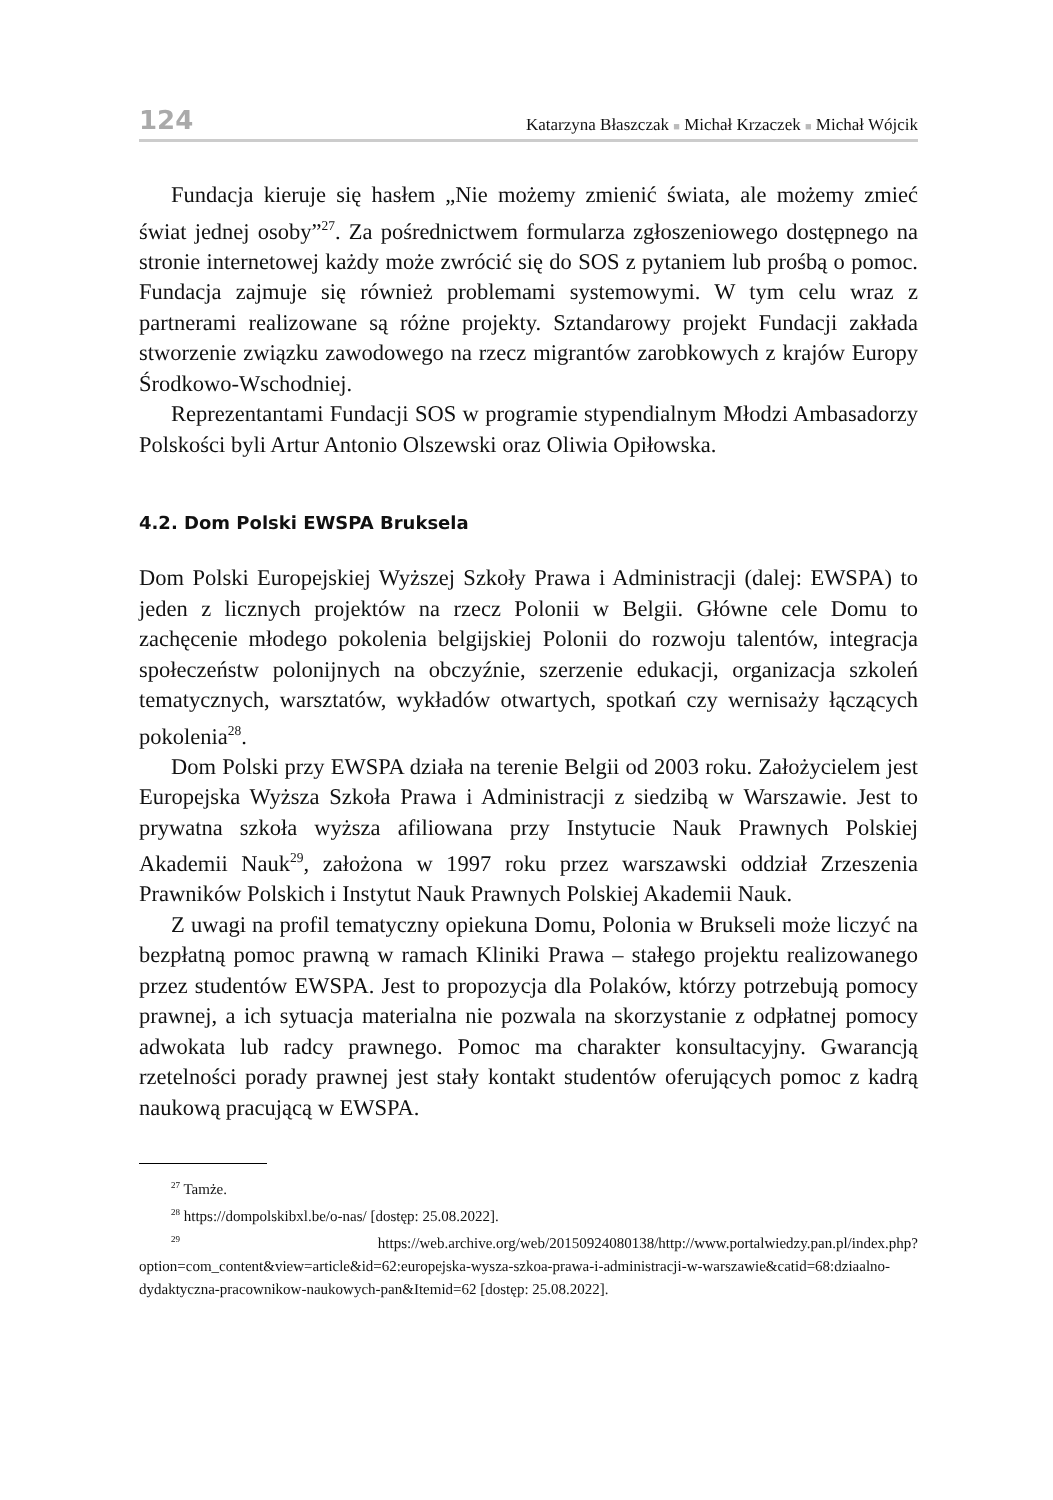124 Katarzyna Błaszczak ■ Michał Krzaczek ■ Michał Wójcik
Fundacja kieruje się hasłem „Nie możemy zmienić świata, ale możemy zmieć świat jednej osoby”<sup>27</sup>. Za pośrednictwem formularza zgłoszeniowego dostępnego na stronie internetowej każdy może zwrócić się do SOS z pytaniem lub prośbą o pomoc. Fundacja zajmuje się również problemami systemowymi. W tym celu wraz z partnerami realizowane są różne projekty. Sztandarowy projekt Fundacji zakłada stworzenie związku zawodowego na rzecz migrantów zarobkowych z krajów Europy Środkowo-Wschodniej.
Reprezentantami Fundacji SOS w programie stypendialnym Młodzi Ambasadorzy Polskości byli Artur Antonio Olszewski oraz Oliwia Opiłowska.
4.2. Dom Polski EWSPA Bruksela
Dom Polski Europejskiej Wyższej Szkoły Prawa i Administracji (dalej: EWSPA) to jeden z licznych projektów na rzecz Polonii w Belgii. Główne cele Domu to zachęcenie młodego pokolenia belgijskiej Polonii do rozwoju talentów, integracja społeczeństw polonijnych na obczyźnie, szerzenie edukacji, organizacja szkoleń tematycznych, warsztatów, wykładów otwartych, spotkań czy wernisaży łączących pokolenia<sup>28</sup>.
Dom Polski przy EWSPA działa na terenie Belgii od 2003 roku. Założycielem jest Europejska Wyższa Szkoła Prawa i Administracji z siedzibą w Warszawie. Jest to prywatna szkoła wyższa afiliowana przy Instytucie Nauk Prawnych Polskiej Akademii Nauk<sup>29</sup>, założona w 1997 roku przez warszawski oddział Zrzeszenia Prawników Polskich i Instytut Nauk Prawnych Polskiej Akademii Nauk.
Z uwagi na profil tematyczny opiekuna Domu, Polonia w Brukseli może liczyć na bezpłatną pomoc prawną w ramach Kliniki Prawa – stałego projektu realizowanego przez studentów EWSPA. Jest to propozycja dla Polaków, którzy potrzebują pomocy prawnej, a ich sytuacja materialna nie pozwala na skorzystanie z odpłatnej pomocy adwokata lub radcy prawnego. Pomoc ma charakter konsultacyjny. Gwarancją rzetelności porady prawnej jest stały kontakt studentów oferujących pomoc z kadrą naukową pracującą w EWSPA.
<sup>27</sup> Tamże.
<sup>28</sup> https://dompolskibxl.be/o-nas/ [dostęp: 25.08.2022].
<sup>29</sup> https://web.archive.org/web/20150924080138/http://www.portalwiedzy.pan.pl/index.php?option=com_content&view=article&id=62:europejska-wysza-szkoa-prawa-i-administracji-w-warszawie&catid=68:dziaalno-dydaktyczna-pracownikow-naukowych-pan&Itemid=62 [dostęp: 25.08.2022].